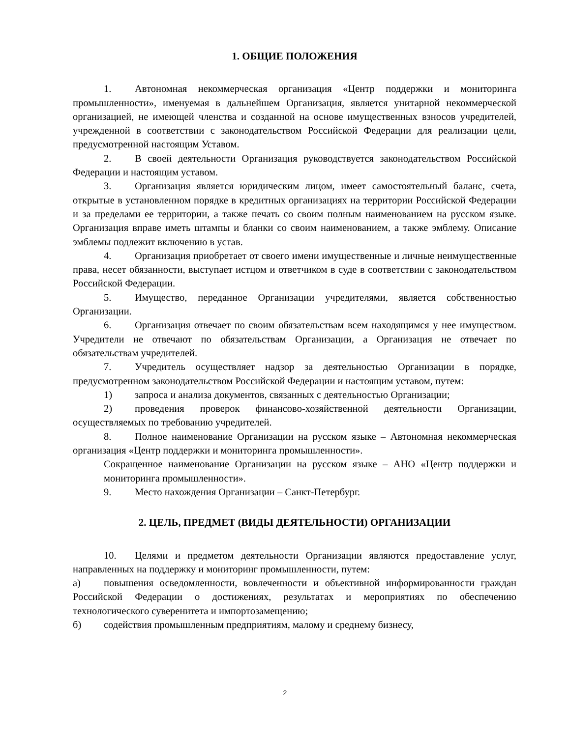1. ОБЩИЕ ПОЛОЖЕНИЯ
1. Автономная некоммерческая организация «Центр поддержки и мониторинга промышленности», именуемая в дальнейшем Организация, является унитарной некоммерческой организацией, не имеющей членства и созданной на основе имущественных взносов учредителей, учрежденной в соответствии с законодательством Российской Федерации для реализации цели, предусмотренной настоящим Уставом.
2. В своей деятельности Организация руководствуется законодательством Российской Федерации и настоящим уставом.
3. Организация является юридическим лицом, имеет самостоятельный баланс, счета, открытые в установленном порядке в кредитных организациях на территории Российской Федерации и за пределами ее территории, а также печать со своим полным наименованием на русском языке. Организация вправе иметь штампы и бланки со своим наименованием, а также эмблему. Описание эмблемы подлежит включению в устав.
4. Организация приобретает от своего имени имущественные и личные неимущественные права, несет обязанности, выступает истцом и ответчиком в суде в соответствии с законодательством Российской Федерации.
5. Имущество, переданное Организации учредителями, является собственностью Организации.
6. Организация отвечает по своим обязательствам всем находящимся у нее имуществом. Учредители не отвечают по обязательствам Организации, а Организация не отвечает по обязательствам учредителей.
7. Учредитель осуществляет надзор за деятельностью Организации в порядке, предусмотренном законодательством Российской Федерации и настоящим уставом, путем:
1) запроса и анализа документов, связанных с деятельностью Организации;
2) проведения проверок финансово-хозяйственной деятельности Организации, осуществляемых по требованию учредителей.
8. Полное наименование Организации на русском языке – Автономная некоммерческая организация «Центр поддержки и мониторинга промышленности».
Сокращенное наименование Организации на русском языке – АНО «Центр поддержки и мониторинга промышленности».
9. Место нахождения Организации – Санкт-Петербург.
2. ЦЕЛЬ, ПРЕДМЕТ (ВИДЫ ДЕЯТЕЛЬНОСТИ) ОРГАНИЗАЦИИ
10. Целями и предметом деятельности Организации являются предоставление услуг, направленных на поддержку и мониторинг промышленности, путем:
а) повышения осведомленности, вовлеченности и объективной информированности граждан Российской Федерации о достижениях, результатах и мероприятиях по обеспечению технологического суверенитета и импортозамещению;
б) содействия промышленным предприятиям, малому и среднему бизнесу,
2